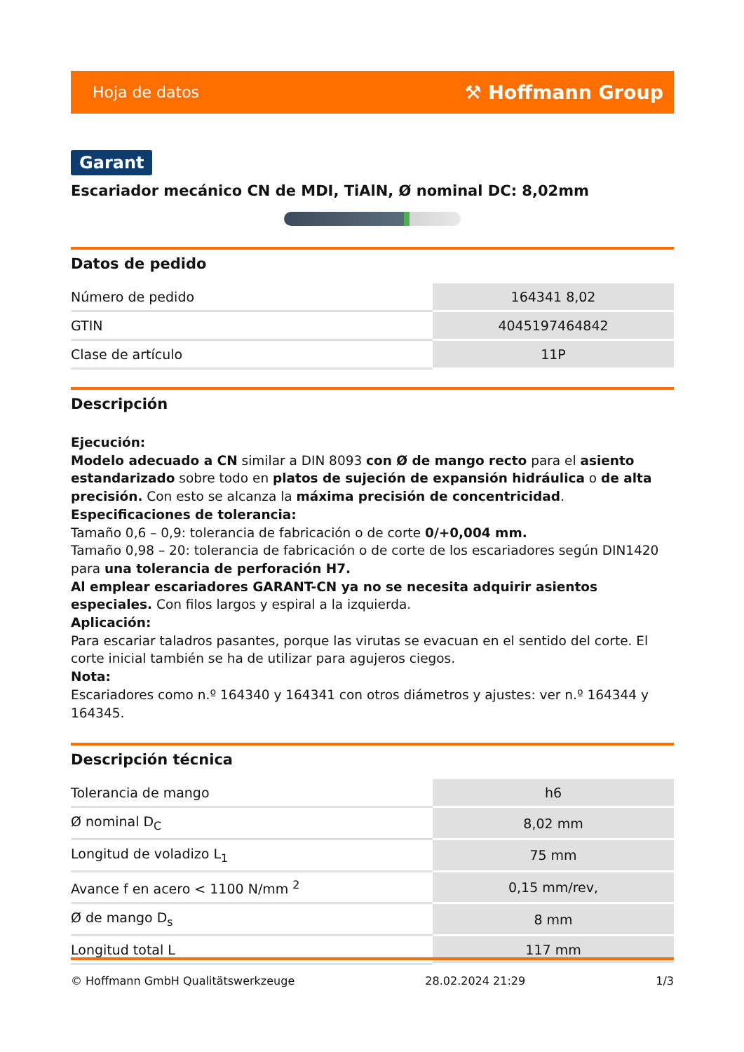Hoja de datos ⚒ Hoffmann Group
Garant
Escariador mecánico CN de MDI, TiAlN, Ø nominal DC: 8,02mm
Datos de pedido
| Número de pedido | 164341 8,02 |
| GTIN | 4045197464842 |
| Clase de artículo | 11P |
Descripción
Ejecución:
Modelo adecuado a CN similar a DIN 8093 con Ø de mango recto para el asiento estandarizado sobre todo en platos de sujeción de expansión hidráulica o de alta precisión. Con esto se alcanza la máxima precisión de concentricidad.
Especificaciones de tolerancia:
Tamaño 0,6 – 0,9: tolerancia de fabricación o de corte 0/+0,004 mm.
Tamaño 0,98 – 20: tolerancia de fabricación o de corte de los escariadores según DIN1420 para una tolerancia de perforación H7.
Al emplear escariadores GARANT-CN ya no se necesita adquirir asientos especiales. Con filos largos y espiral a la izquierda.
Aplicación:
Para escariar taladros pasantes, porque las virutas se evacuan en el sentido del corte. El corte inicial también se ha de utilizar para agujeros ciegos.
Nota:
Escariadores como n.º 164340 y 164341 con otros diámetros y ajustes: ver n.º 164344 y 164345.
Descripción técnica
| Tolerancia de mango | h6 |
| Ø nominal D<sub>C</sub> | 8,02 mm |
| Longitud de voladizo L<sub>1</sub> | 75 mm |
| Avance f en acero < 1100 N/mm <sup>2</sup> | 0,15 mm/rev, |
| Ø de mango D<sub>s</sub> | 8 mm |
| Longitud total L | 117 mm |
© Hoffmann GmbH Qualitätswerkzeuge 28.02.2024 21:29 1/3